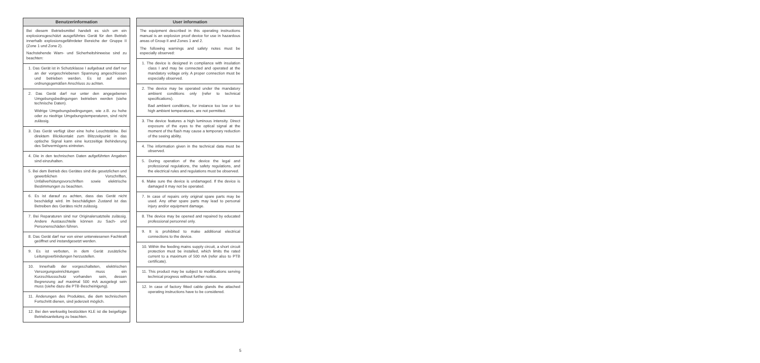Benutzerinformation
Bei diesem Betriebsmittel handelt es sich um ein explosionsgeschützt ausgeführtes Gerät für den Betrieb innerhalb explosionsgefährdeter Bereiche der Gruppe II (Zone 1 und Zone 2).
Nachstehende Warn- und Sicherheitshinweise sind zu beachten:
1. Das Gerät ist in Schutzklasse I aufgebaut und darf nur an der vorgeschriebenen Spannung angeschlossen und betrieben werden. Es ist auf einen ordnungsgemäßen Anschluss zu achten.
2. Das Gerät darf nur unter den angegebenen Umgebungsbedingungen betrieben werden (siehe technische Daten).
Widrige Umgebungsbedingungen, wie z.B. zu hohe oder zu niedrige Umgebungstemperaturen, sind nicht zulässig.
3. Das Gerät verfügt über eine hohe Leuchtstärke. Bei direktem Blickkontakt zum Blitzzeitpunkt in das optische Signal kann eine kurzzeitige Behinderung des Sehvermögens eintreten.
4. Die in den technischen Daten aufgeführten Angaben sind einzuhalten.
5. Bei dem Betrieb des Gerätes sind die gesetzlichen und gewerblichen Vorschriften, Unfallverhütungsvorschriften sowie elektrische Bestimmungen zu beachten.
6. Es ist darauf zu achten, dass das Gerät nicht beschädigt wird. Im beschädigten Zustand ist das Betreiben des Gerätes nicht zulässig.
7. Bei Reparaturen sind nur Originalersatzteile zulässig. Andere Austauschteile können zu Sach- und Personenschäden führen.
8. Das Gerät darf nur von einer unterwiesenen Fachkraft geöffnet und instandgesetzt werden.
9. Es ist verboten, in dem Gerät zusätzliche Leitungsverbindungen herzustellen.
10. Innerhalb der vorgeschalteten, elektrischen Versorgungseinrichtungen muss ein Kurzschlussschutz vorhanden sein, dessen Begrenzung auf maximal 500 mA ausgelegt sein muss (siehe dazu die PTB-Bescheinigung).
11. Änderungen des Produktes, die dem technischem Fortschritt dienen, sind jederzeit möglich.
12. Bei den werkseitig bestückten KLE ist die beigefügte Betriebsanleitung zu beachten.
User information
The equipment described in this operating instructions manual is an explosion proof device for use in hazardous areas of Group II and Zones 1 and 2.
The following warnings and safety notes must be especially observed:
1. The device is designed in compliance with insulation class I and may be connected and operated at the mandatory voltage only. A proper connection must be especially observed.
2. The device may be operated under the mandatory ambient conditions only (refer to technical specifications).
Bad ambient conditions, for instance too low or too high ambient temperatures, are not permitted.
3. The device features a high luminous intensity. Direct exposure of the eyes to the optical signal at the moment of the flash may cause a temporary reduction of the seeing ability.
4. The information given in the technical data must be observed.
5. During operation of the device the legal and professional regulations, the safety regulations, and the electrical rules and regulations must be observed.
6. Make sure the device is undamaged. If the device is damaged it may not be operated.
7. In case of repairs only original spare parts may be used. Any other spare parts may lead to personal injury and/or equipment damage.
8. The device may be opened and repaired by educated professional personnel only.
9. It is prohibited to make additional electrical connections to the device.
10. Within the feeding mains supply circuit, a short circuit protection must be installed, which limits the rated current to a maximum of 500 mA (refer also to PTB certificate).
11. This product may be subject to modifications serving technical progress without further notice.
12. In case of factory fitted cable glands the attached operating instructions have to be considered.
5